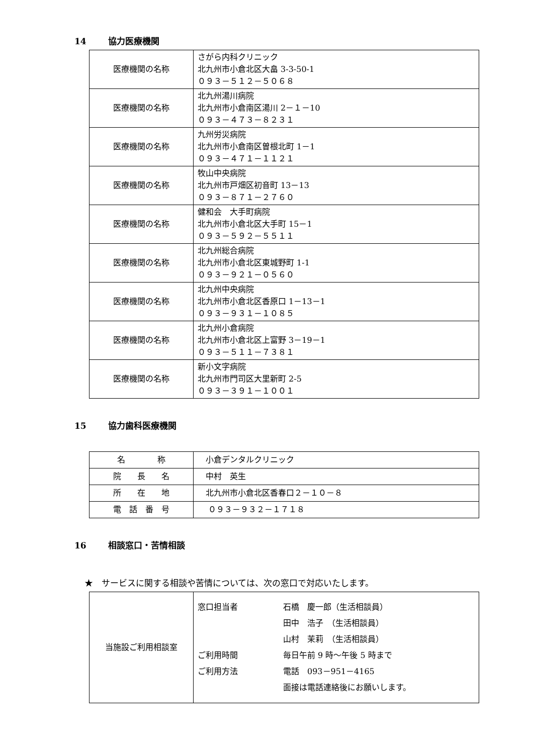14 協力医療機関
| 医療機関の名称 | さがら内科クリニック 北九州市小倉北区大畠 3‐3‐50‐1 ０９３－５１２－５０６８ |
| 医療機関の名称 | 北九州湯川病院 北九州市小倉南区湯川 2－１－10 ０９３－４７３－８２３１ |
| 医療機関の名称 | 九州労災病院 北九州市小倉南区曽根北町 1－1 ０９３－４７１－１１２１ |
| 医療機関の名称 | 牧山中央病院 北九州市戸畑区初音町 13－13 ０９３－８７１－２７６０ |
| 医療機関の名称 | 健和会 大手町病院 北九州市小倉北区大手町 15－1 ０９３－５９２－５５１１ |
| 医療機関の名称 | 北九州総合病院 北九州市小倉北区東城野町 1-1 ０９３－９２１－０５６０ |
| 医療機関の名称 | 北九州中央病院 北九州市小倉北区香原口 1－13－1 ０９３－９３１－１０８５ |
| 医療機関の名称 | 北九州小倉病院 北九州市小倉北区上富野 3－19－1 ０９３－５１１－７３８１ |
| 医療機関の名称 | 新小文字病院 北九州市門司区大里新町 2-5 ０９３－３９１－１００１ |
15 協力歯科医療機関
| 名 称 | 小倉デンタルクリニック |
| 院 長 名 | 中村 英生 |
| 所 在 地 | 北九州市小倉北区香春口２－１０－８ |
| 電 話 番 号 | ０９３－９３２－１７１８ |
16 相談窓口・苦情相談
★　サービスに関する相談や苦情については、次の窓口で対応いたします。
| 当施設ご利用相談室 | 窓口担当者 石橋 慶一郎（生活相談員） 田中 浩子 （生活相談員） 山村 茉莉 （生活相談員） ご利用時間 毎日午前 9 時～午後 5 時まで ご利用方法 電話 093－951－4165 面接は電話連絡後にお願いします。 |